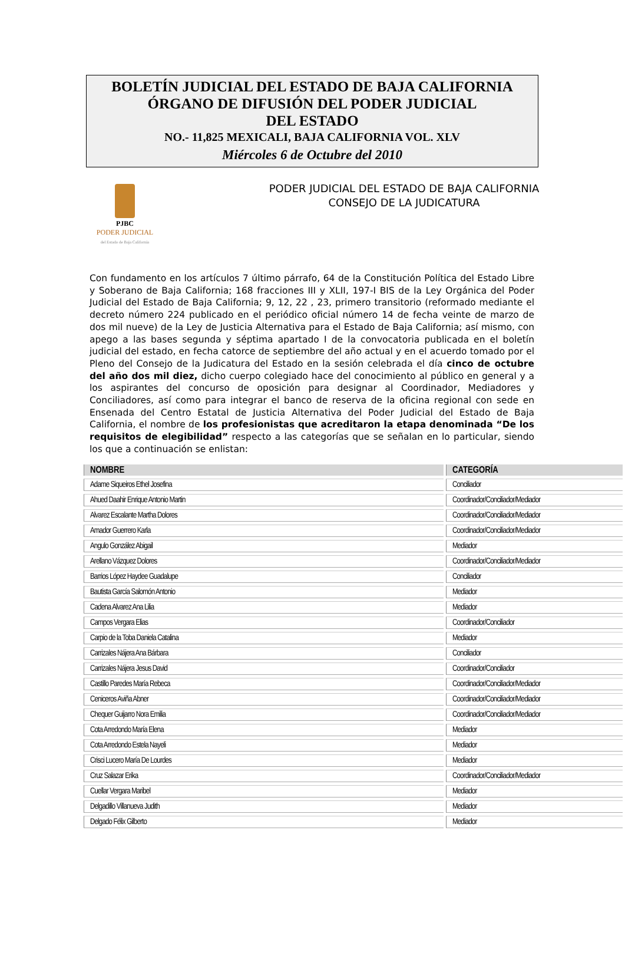BOLETÍN JUDICIAL DEL ESTADO DE BAJA CALIFORNIA
ÓRGANO DE DIFUSIÓN DEL PODER JUDICIAL
DEL ESTADO
NO.- 11,825 MEXICALI, BAJA CALIFORNIA VOL. XLV
Miércoles 6 de Octubre del 2010
PJBC
PODER JUDICIAL
del Estado de Baja California
PODER JUDICIAL DEL ESTADO DE BAJA CALIFORNIA
CONSEJO DE LA JUDICATURA
Con fundamento en los artículos 7 último párrafo, 64 de la Constitución Política del Estado Libre y Soberano de Baja California; 168 fracciones III y XLII, 197-I BIS de la Ley Orgánica del Poder Judicial del Estado de Baja California; 9, 12, 22 , 23, primero transitorio (reformado mediante el decreto número 224 publicado en el periódico oficial número 14 de fecha veinte de marzo de dos mil nueve) de la Ley de Justicia Alternativa para el Estado de Baja California; así mismo, con apego a las bases segunda y séptima apartado I de la convocatoria publicada en el boletín judicial del estado, en fecha catorce de septiembre del año actual y en el acuerdo tomado por el Pleno del Consejo de la Judicatura del Estado en la sesión celebrada el día cinco de octubre del año dos mil diez, dicho cuerpo colegiado hace del conocimiento al público en general y a los aspirantes del concurso de oposición para designar al Coordinador, Mediadores y Conciliadores, así como para integrar el banco de reserva de la oficina regional con sede en Ensenada del Centro Estatal de Justicia Alternativa del Poder Judicial del Estado de Baja California, el nombre de los profesionistas que acreditaron la etapa denominada “De los requisitos de elegibilidad” respecto a las categorías que se señalan en lo particular, siendo los que a continuación se enlistan:
| NOMBRE | CATEGORÍA |
| --- | --- |
| Adame Siqueiros Ethel Josefina | Conciliador |
| Ahued Daahir Enrique Antonio Martin | Coordinador/Conciliador/Mediador |
| Alvarez Escalante Martha Dolores | Coordinador/Conciliador/Mediador |
| Amador Guerrero Karla | Coordinador/Conciliador/Mediador |
| Angulo González Abigail | Mediador |
| Arellano Vázquez Dolores | Coordinador/Conciliador/Mediador |
| Barrios López Haydee Guadalupe | Conciliador |
| Bautista García Salomón Antonio | Mediador |
| Cadena Alvarez Ana Lilia | Mediador |
| Campos Vergara Elias | Coordinador/Conciliador |
| Carpio de la Toba Daniela Catalina | Mediador |
| Carrizales Nájera Ana Bárbara | Conciliador |
| Carrizales Nájera Jesus David | Coordinador/Conciliador |
| Castillo Paredes María Rebeca | Coordinador/Conciliador/Mediador |
| Ceniceros Aviña Abner | Coordinador/Conciliador/Mediador |
| Chequer Guijarro Nora Emilia | Coordinador/Conciliador/Mediador |
| Cota Arredondo María Elena | Mediador |
| Cota Arredondo Estela Nayeli | Mediador |
| Crisci Lucero María De Lourdes | Mediador |
| Cruz Salazar Erika | Coordinador/Conciliador/Mediador |
| Cuellar Vergara Maribel | Mediador |
| Delgadillo Villanueva Judith | Mediador |
| Delgado Félix Gilberto | Mediador |